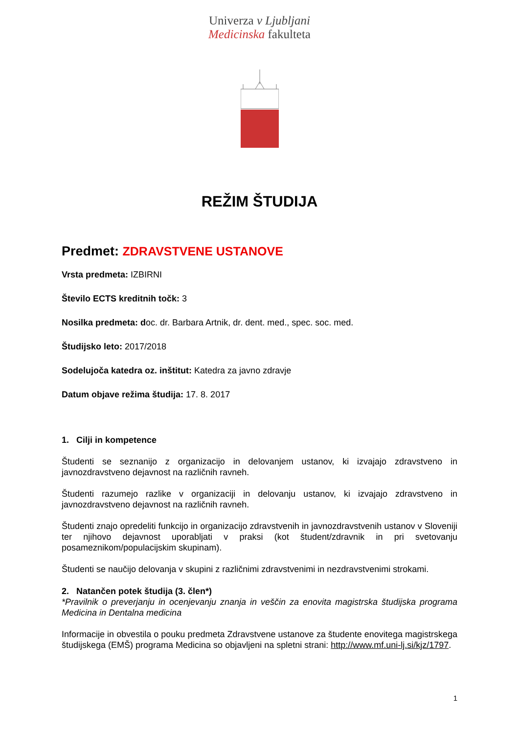Univerza v Ljubljani
Medicinska fakulteta
REŽIM ŠTUDIJA
Predmet: ZDRAVSTVENE USTANOVE
Vrsta predmeta: IZBIRNI
Število ECTS kreditnih točk: 3
Nosilka predmeta: doc. dr. Barbara Artnik, dr. dent. med., spec. soc. med.
Študijsko leto: 2017/2018
Sodelujoča katedra oz. inštitut: Katedra za javno zdravje
Datum objave režima študija: 17. 8. 2017
1. Cilji in kompetence
Študenti se seznanijo z organizacijo in delovanjem ustanov, ki izvajajo zdravstveno in javnozdravstveno dejavnost na različnih ravneh.
Študenti razumejo razlike v organizaciji in delovanju ustanov, ki izvajajo zdravstveno in javnozdravstveno dejavnost na različnih ravneh.
Študenti znajo opredeliti funkcijo in organizacijo zdravstvenih in javnozdravstvenih ustanov v Sloveniji ter njihovo dejavnost uporabljati v praksi (kot študent/zdravnik in pri svetovanju posameznikom/populacijskim skupinam).
Študenti se naučijo delovanja v skupini z različnimi zdravstvenimi in nezdravstvenimi strokami.
2. Natančen potek študija (3. člen*)
*Pravilnik o preverjanju in ocenjevanju znanja in veščin za enovita magistrska študijska programa Medicina in Dentalna medicina
Informacije in obvestila o pouku predmeta Zdravstvene ustanove za študente enovitega magistrskega študijskega (EMŠ) programa Medicina so objavljeni na spletni strani: http://www.mf.uni-lj.si/kjz/1797.
1